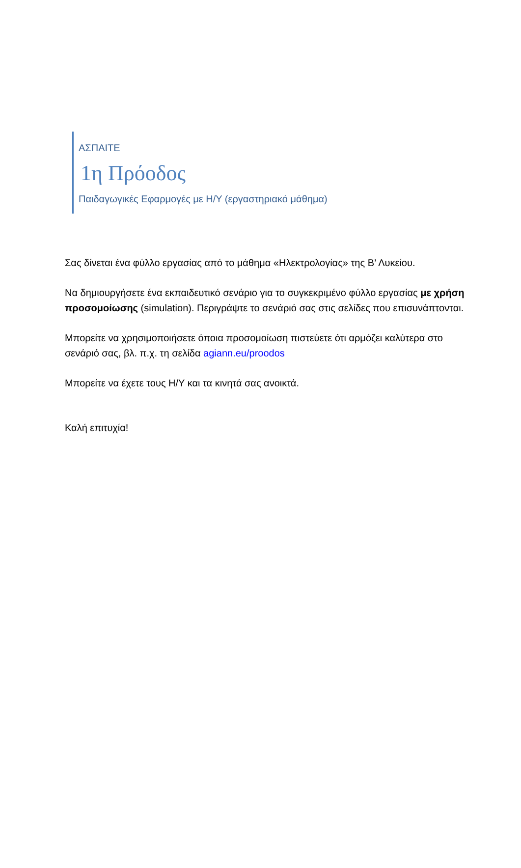ΑΣΠΑΙΤΕ
1η Πρόοδος
Παιδαγωγικές Εφαρμογές με Η/Υ (εργαστηριακό μάθημα)
Σας δίνεται ένα φύλλο εργασίας από το μάθημα «Ηλεκτρολογίας» της Β’ Λυκείου.
Να δημιουργήσετε ένα εκπαιδευτικό σενάριο για το συγκεκριμένο φύλλο εργασίας με χρήση προσομοίωσης (simulation). Περιγράψτε το σενάριό σας στις σελίδες που επισυνάπτονται.
Μπορείτε να χρησιμοποιήσετε όποια προσομοίωση πιστεύετε ότι αρμόζει καλύτερα στο σενάριό σας, βλ. π.χ. τη σελίδα agiann.eu/proodos
Μπορείτε να έχετε τους Η/Υ και τα κινητά σας ανοικτά.
Καλή επιτυχία!